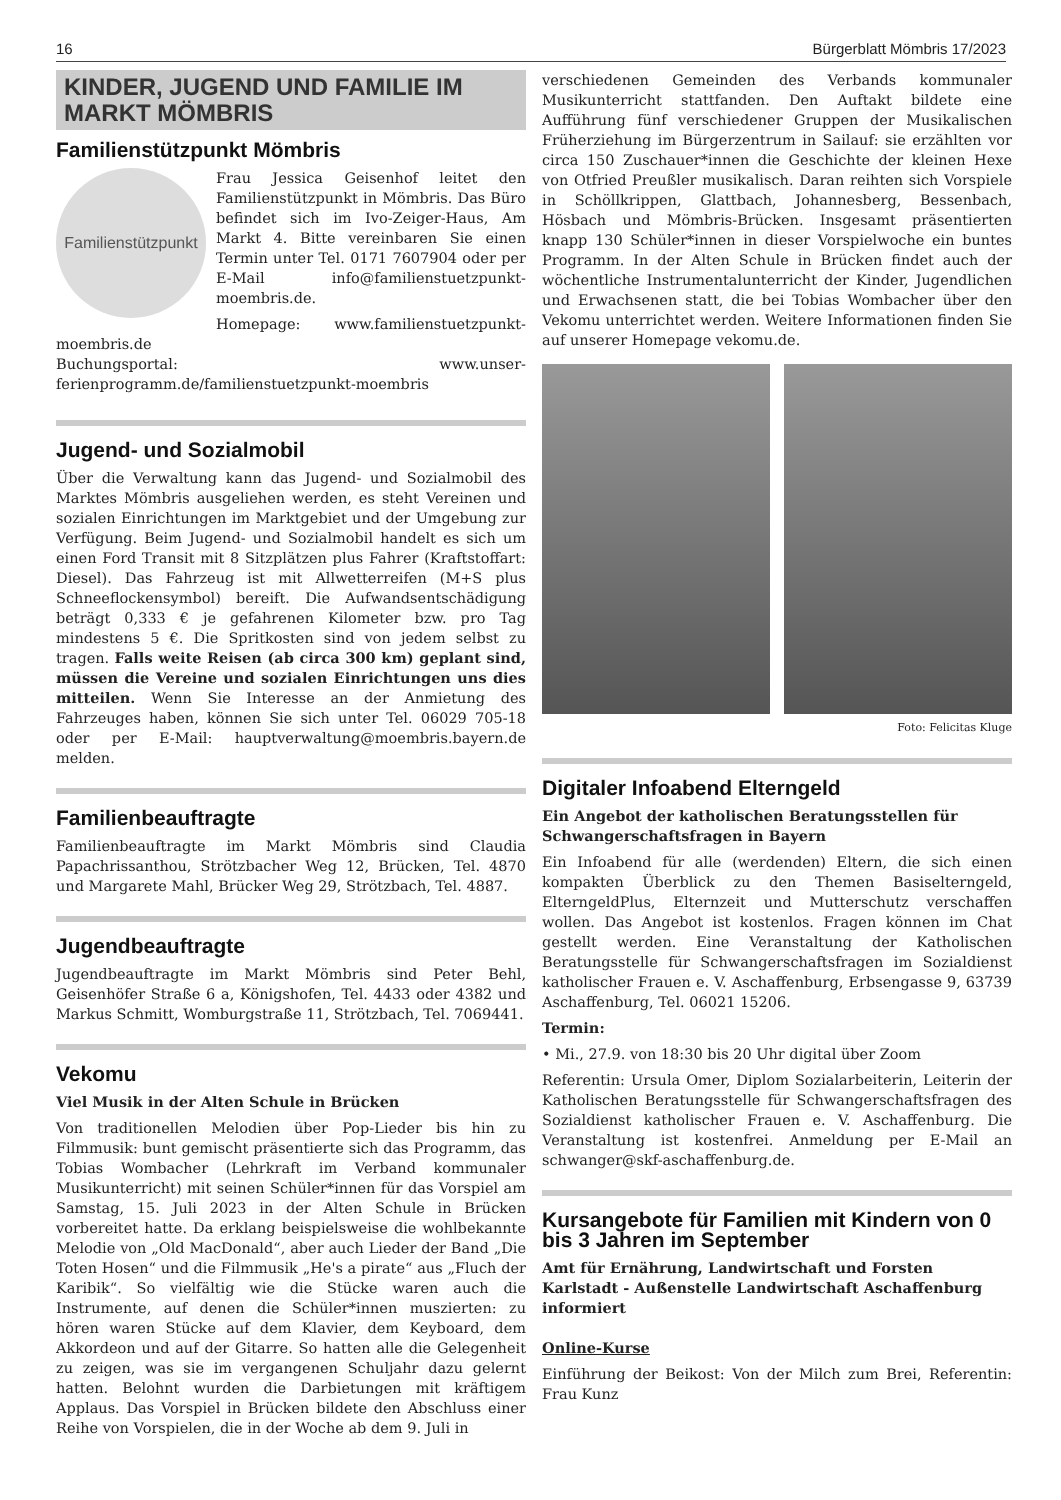16 Bürgerblatt Mömbris 17/2023
KINDER, JUGEND UND FAMILIE IM MARKT MÖMBRIS
Familienstützpunkt Mömbris
Familienstützpunkt
Frau Jessica Geisenhof leitet den Familienstützpunkt in Mömbris. Das Büro befindet sich im Ivo-Zeiger-Haus, Am Markt 4. Bitte vereinbaren Sie einen Termin unter Tel. 0171 7607904 oder per E-Mail info@familienstuetzpunkt-moembris.de.
Homepage: www.familienstuetzpunkt-moembris.de
Buchungsportal: www.unser-ferienprogramm.de/familienstuetzpunkt-moembris
Jugend- und Sozialmobil
Über die Verwaltung kann das Jugend- und Sozialmobil des Marktes Mömbris ausgeliehen werden, es steht Vereinen und sozialen Einrichtungen im Marktgebiet und der Umgebung zur Verfügung. Beim Jugend- und Sozialmobil handelt es sich um einen Ford Transit mit 8 Sitzplätzen plus Fahrer (Kraftstoffart: Diesel). Das Fahrzeug ist mit Allwetterreifen (M+S plus Schneeflockensymbol) bereift. Die Aufwandsentschädigung beträgt 0,333 € je gefahrenen Kilometer bzw. pro Tag mindestens 5 €. Die Spritkosten sind von jedem selbst zu tragen. Falls weite Reisen (ab circa 300 km) geplant sind, müssen die Vereine und sozialen Einrichtungen uns dies mitteilen. Wenn Sie Interesse an der Anmietung des Fahrzeuges haben, können Sie sich unter Tel. 06029 705-18 oder per E-Mail: hauptverwaltung@moembris.bayern.de melden.
Familienbeauftragte
Familienbeauftragte im Markt Mömbris sind Claudia Papachrissanthou, Strötzbacher Weg 12, Brücken, Tel. 4870 und Margarete Mahl, Brücker Weg 29, Strötzbach, Tel. 4887.
Jugendbeauftragte
Jugendbeauftragte im Markt Mömbris sind Peter Behl, Geisenhöfer Straße 6 a, Königshofen, Tel. 4433 oder 4382 und Markus Schmitt, Womburgstraße 11, Strötzbach, Tel. 7069441.
Vekomu
Viel Musik in der Alten Schule in Brücken
Von traditionellen Melodien über Pop-Lieder bis hin zu Filmmusik: bunt gemischt präsentierte sich das Programm, das Tobias Wombacher (Lehrkraft im Verband kommunaler Musikunterricht) mit seinen Schüler*innen für das Vorspiel am Samstag, 15. Juli 2023 in der Alten Schule in Brücken vorbereitet hatte. Da erklang beispielsweise die wohlbekannte Melodie von „Old MacDonald“, aber auch Lieder der Band „Die Toten Hosen“ und die Filmmusik „He's a pirate“ aus „Fluch der Karibik“. So vielfältig wie die Stücke waren auch die Instrumente, auf denen die Schüler*innen muszierten: zu hören waren Stücke auf dem Klavier, dem Keyboard, dem Akkordeon und auf der Gitarre. So hatten alle die Gelegenheit zu zeigen, was sie im vergangenen Schuljahr dazu gelernt hatten. Belohnt wurden die Darbietungen mit kräftigem Applaus. Das Vorspiel in Brücken bildete den Abschluss einer Reihe von Vorspielen, die in der Woche ab dem 9. Juli in
verschiedenen Gemeinden des Verbands kommunaler Musikunterricht stattfanden. Den Auftakt bildete eine Aufführung fünf verschiedener Gruppen der Musikalischen Früherziehung im Bürgerzentrum in Sailauf: sie erzählten vor circa 150 Zuschauer*innen die Geschichte der kleinen Hexe von Otfried Preußler musikalisch. Daran reihten sich Vorspiele in Schöllkrippen, Glattbach, Johannesberg, Bessenbach, Hösbach und Mömbris-Brücken. Insgesamt präsentierten knapp 130 Schüler*innen in dieser Vorspielwoche ein buntes Programm. In der Alten Schule in Brücken findet auch der wöchentliche Instrumentalunterricht der Kinder, Jugendlichen und Erwachsenen statt, die bei Tobias Wombacher über den Vekomu unterrichtet werden. Weitere Informationen finden Sie auf unserer Homepage vekomu.de.
Foto: Felicitas Kluge
Digitaler Infoabend Elterngeld
Ein Angebot der katholischen Beratungsstellen für Schwangerschaftsfragen in Bayern
Ein Infoabend für alle (werdenden) Eltern, die sich einen kompakten Überblick zu den Themen Basiselterngeld, ElterngeldPlus, Elternzeit und Mutterschutz verschaffen wollen. Das Angebot ist kostenlos. Fragen können im Chat gestellt werden. Eine Veranstaltung der Katholischen Beratungsstelle für Schwangerschaftsfragen im Sozialdienst katholischer Frauen e. V. Aschaffenburg, Erbsengasse 9, 63739 Aschaffenburg, Tel. 06021 15206.
Termin:
• Mi., 27.9. von 18:30 bis 20 Uhr digital über Zoom
Referentin: Ursula Omer, Diplom Sozialarbeiterin, Leiterin der Katholischen Beratungsstelle für Schwangerschaftsfragen des Sozialdienst katholischer Frauen e. V. Aschaffenburg. Die Veranstaltung ist kostenfrei. Anmeldung per E-Mail an schwanger@skf-aschaffenburg.de.
Kursangebote für Familien mit Kindern von 0 bis 3 Jahren im September
Amt für Ernährung, Landwirtschaft und Forsten Karlstadt - Außenstelle Landwirtschaft Aschaffenburg informiert
Online-Kurse
Einführung der Beikost: Von der Milch zum Brei, Referentin: Frau Kunz